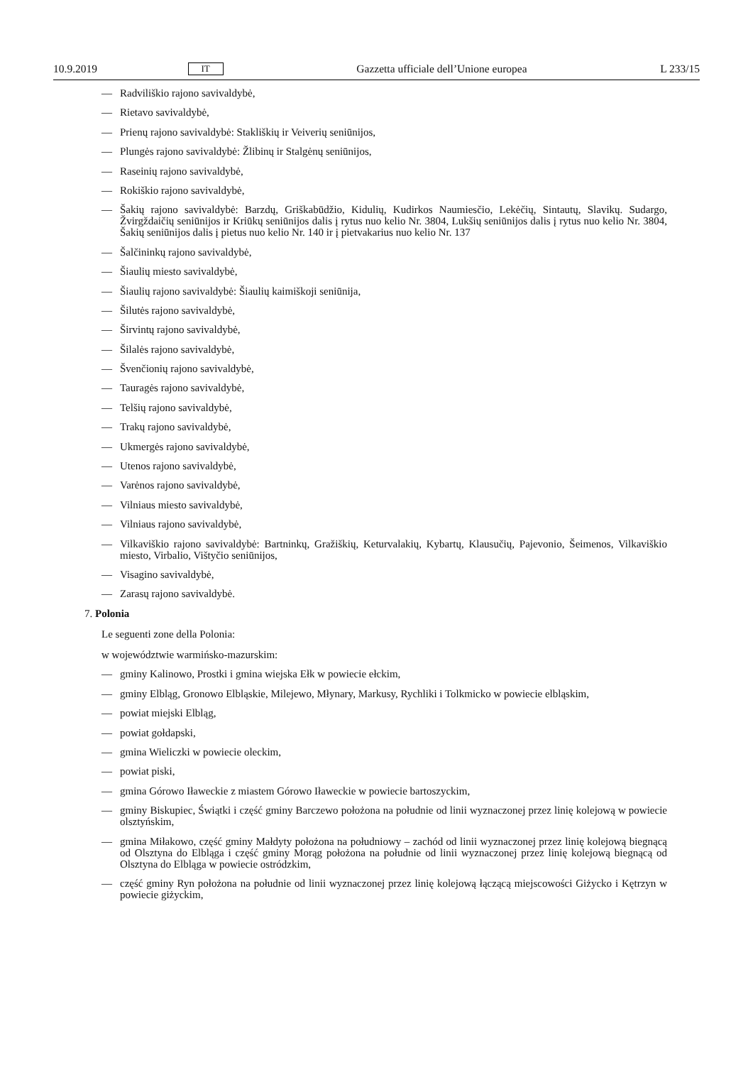10.9.2019 IT Gazzetta ufficiale dell’Unione europea L 233/15
— Radviliškio rajono savivaldybė,
— Rietavo savivaldybė,
— Prienų rajono savivaldybė: Stakliškių ir Veiverių seniūnijos,
— Plungės rajono savivaldybė: Žlibinų ir Stalgėnų seniūnijos,
— Raseinių rajono savivaldybė,
— Rokiškio rajono savivaldybė,
— Šakių rajono savivaldybė: Barzdų, Griškabūdžio, Kidulių, Kudirkos Naumiesčio, Lekėčių, Sintautų, Slavikų. Sudargo, Žvirgždaičių seniūnijos ir Kriūkų seniūnijos dalis į rytus nuo kelio Nr. 3804, Lukšių seniūnijos dalis į rytus nuo kelio Nr. 3804, Šakių seniūnijos dalis į pietus nuo kelio Nr. 140 ir į pietvakarius nuo kelio Nr. 137
— Šalčininkų rajono savivaldybė,
— Šiaulių miesto savivaldybė,
— Šiaulių rajono savivaldybė: Šiaulių kaimiškoji seniūnija,
— Šilutės rajono savivaldybė,
— Širvintų rajono savivaldybė,
— Šilalės rajono savivaldybė,
— Švenčionių rajono savivaldybė,
— Tauragės rajono savivaldybė,
— Telšių rajono savivaldybė,
— Trakų rajono savivaldybė,
— Ukmergės rajono savivaldybė,
— Utenos rajono savivaldybė,
— Varėnos rajono savivaldybė,
— Vilniaus miesto savivaldybė,
— Vilniaus rajono savivaldybė,
— Vilkaviškio rajono savivaldybė: Bartninkų, Gražiškių, Keturvalakių, Kybartų, Klausučių, Pajevonio, Šeimenos, Vilkaviškio miesto, Virbalio, Vištyčio seniūnijos,
— Visagino savivaldybė,
— Zarasų rajono savivaldybė.
7. Polonia
Le seguenti zone della Polonia:
w województwie warmińsko-mazurskim:
— gminy Kalinowo, Prostki i gmina wiejska Ełk w powiecie ełckim,
— gminy Elbląg, Gronowo Elbląskie, Milejewo, Młynary, Markusy, Rychliki i Tolkmicko w powiecie elbląskim,
— powiat miejski Elbląg,
— powiat gołdapski,
— gmina Wieliczki w powiecie oleckim,
— powiat piski,
— gmina Górowo Iławeckie z miastem Górowo Iławeckie w powiecie bartoszyckim,
— gminy Biskupiec, Świątki i część gminy Barczewo położona na południe od linii wyznaczonej przez linię kolejową w powiecie olsztyńskim,
— gmina Miłakowo, część gminy Małdyty położona na południowy – zachód od linii wyznaczonej przez linię kolejową biegnącą od Olsztyna do Elbląga i część gminy Morąg położona na południe od linii wyznaczonej przez linię kolejową biegnącą od Olsztyna do Elbląga w powiecie ostródzkim,
— część gminy Ryn położona na południe od linii wyznaczonej przez linię kolejową łączącą miejscowości Giżycko i Kętrzyn w powiecie giżyckim,